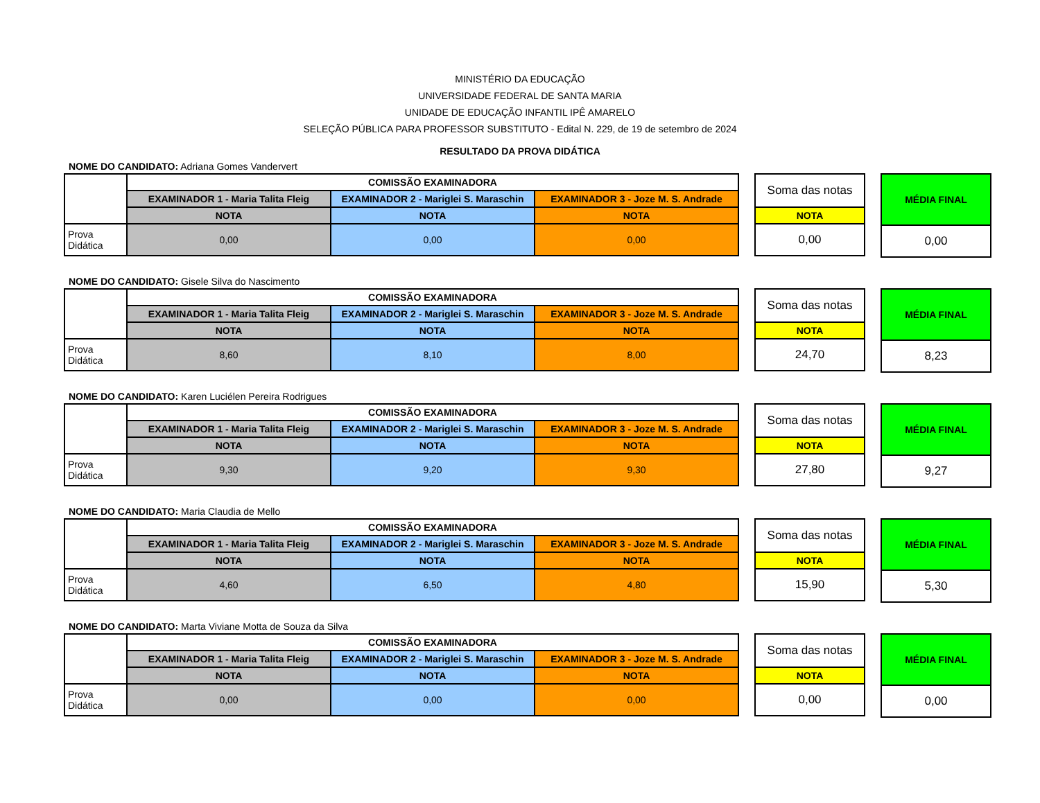MINISTÉRIO DA EDUCAÇÃO
UNIVERSIDADE FEDERAL DE SANTA MARIA
UNIDADE DE EDUCAÇÃO INFANTIL IPÊ AMARELO
SELEÇÃO PÚBLICA PARA PROFESSOR SUBSTITUTO - Edital N. 229, de 19 de setembro de 2024
RESULTADO DA PROVA DIDÁTICA
NOME DO CANDIDATO: Adriana Gomes Vandervert
| | COMISSÃO EXAMINADORA | | |
| | EXAMINADOR 1 - Maria Talita Fleig | EXAMINADOR 2 - Mariglei S. Maraschin | EXAMINADOR 3 - Joze M. S. Andrade |
| | NOTA | NOTA | NOTA |
| Prova Didática | 0,00 | 0,00 | 0,00 |
| Soma das notas |
| NOTA |
| 0,00 |
| MÉDIA FINAL |
| 0,00 |
NOME DO CANDIDATO: Gisele Silva do Nascimento
| | COMISSÃO EXAMINADORA | | |
| | EXAMINADOR 1 - Maria Talita Fleig | EXAMINADOR 2 - Mariglei S. Maraschin | EXAMINADOR 3 - Joze M. S. Andrade |
| | NOTA | NOTA | NOTA |
| Prova Didática | 8,60 | 8,10 | 8,00 |
| Soma das notas |
| NOTA |
| 24,70 |
| MÉDIA FINAL |
| 8,23 |
NOME DO CANDIDATO: Karen Luciélen Pereira Rodrigues
| | COMISSÃO EXAMINADORA | | |
| | EXAMINADOR 1 - Maria Talita Fleig | EXAMINADOR 2 - Mariglei S. Maraschin | EXAMINADOR 3 - Joze M. S. Andrade |
| | NOTA | NOTA | NOTA |
| Prova Didática | 9,30 | 9,20 | 9,30 |
| Soma das notas |
| NOTA |
| 27,80 |
| MÉDIA FINAL |
| 9,27 |
NOME DO CANDIDATO: Maria Claudia de Mello
| | COMISSÃO EXAMINADORA | | |
| | EXAMINADOR 1 - Maria Talita Fleig | EXAMINADOR 2 - Mariglei S. Maraschin | EXAMINADOR 3 - Joze M. S. Andrade |
| | NOTA | NOTA | NOTA |
| Prova Didática | 4,60 | 6,50 | 4,80 |
| Soma das notas |
| NOTA |
| 15,90 |
| MÉDIA FINAL |
| 5,30 |
NOME DO CANDIDATO: Marta Viviane Motta de Souza da Silva
| | COMISSÃO EXAMINADORA | | |
| | EXAMINADOR 1 - Maria Talita Fleig | EXAMINADOR 2 - Mariglei S. Maraschin | EXAMINADOR 3 - Joze M. S. Andrade |
| | NOTA | NOTA | NOTA |
| Prova Didática | 0,00 | 0,00 | 0,00 |
| Soma das notas |
| NOTA |
| 0,00 |
| MÉDIA FINAL |
| 0,00 |